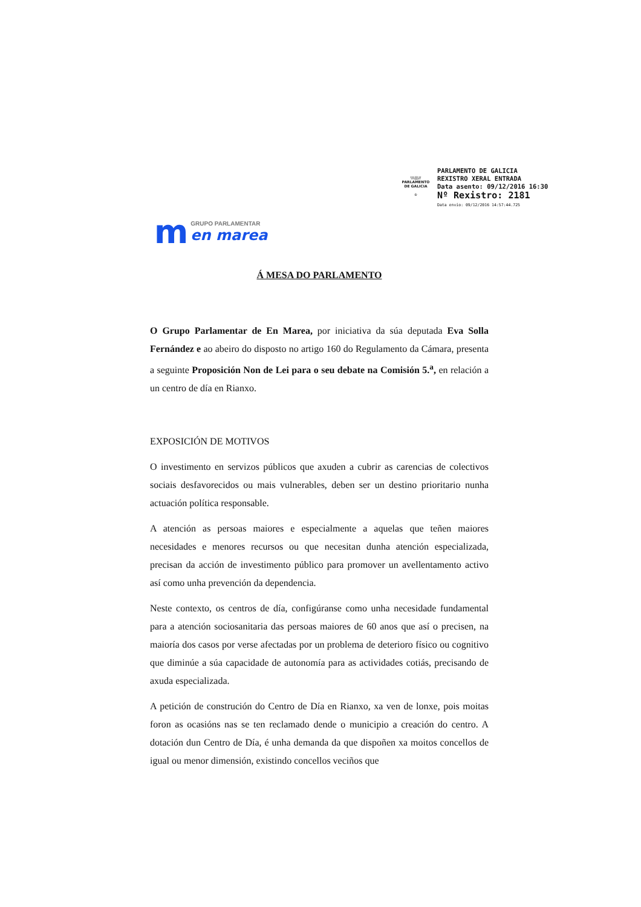\\\|||//
PARLAMENTO
DE GALICIA
♔
PARLAMENTO DE GALICIA
REXISTRO XERAL ENTRADA
Data asento: 09/12/2016 16:30
Nº Rexistro: 2181
Data envío: 09/12/2016 14:57:44.725
m
GRUPO PARLAMENTAR
en marea
Á MESA DO PARLAMENTO
O Grupo Parlamentar de En Marea, por iniciativa da súa deputada Eva Solla Fernández e ao abeiro do disposto no artigo 160 do Regulamento da Cámara, presenta a seguinte Proposición Non de Lei para o seu debate na Comisión 5.<sup>a</sup>, en relación a un centro de día en Rianxo.
EXPOSICIÓN DE MOTIVOS
O investimento en servizos públicos que axuden a cubrir as carencias de colectivos sociais desfavorecidos ou mais vulnerables, deben ser un destino prioritario nunha actuación política responsable.
A atención as persoas maiores e especialmente a aquelas que teñen maiores necesidades e menores recursos ou que necesitan dunha atención especializada, precisan da acción de investimento público para promover un avellentamento activo así como unha prevención da dependencia.
Neste contexto, os centros de día, configúranse como unha necesidade fundamental para a atención sociosanitaria das persoas maiores de 60 anos que así o precisen, na maioría dos casos por verse afectadas por un problema de deterioro físico ou cognitivo que diminúe a súa capacidade de autonomía para as actividades cotiás, precisando de axuda especializada.
A petición de construción do Centro de Día en Rianxo, xa ven de lonxe, pois moitas foron as ocasións nas se ten reclamado dende o municipio a creación do centro. A dotación dun Centro de Día, é unha demanda da que dispoñen xa moitos concellos de igual ou menor dimensión, existindo concellos veciños que